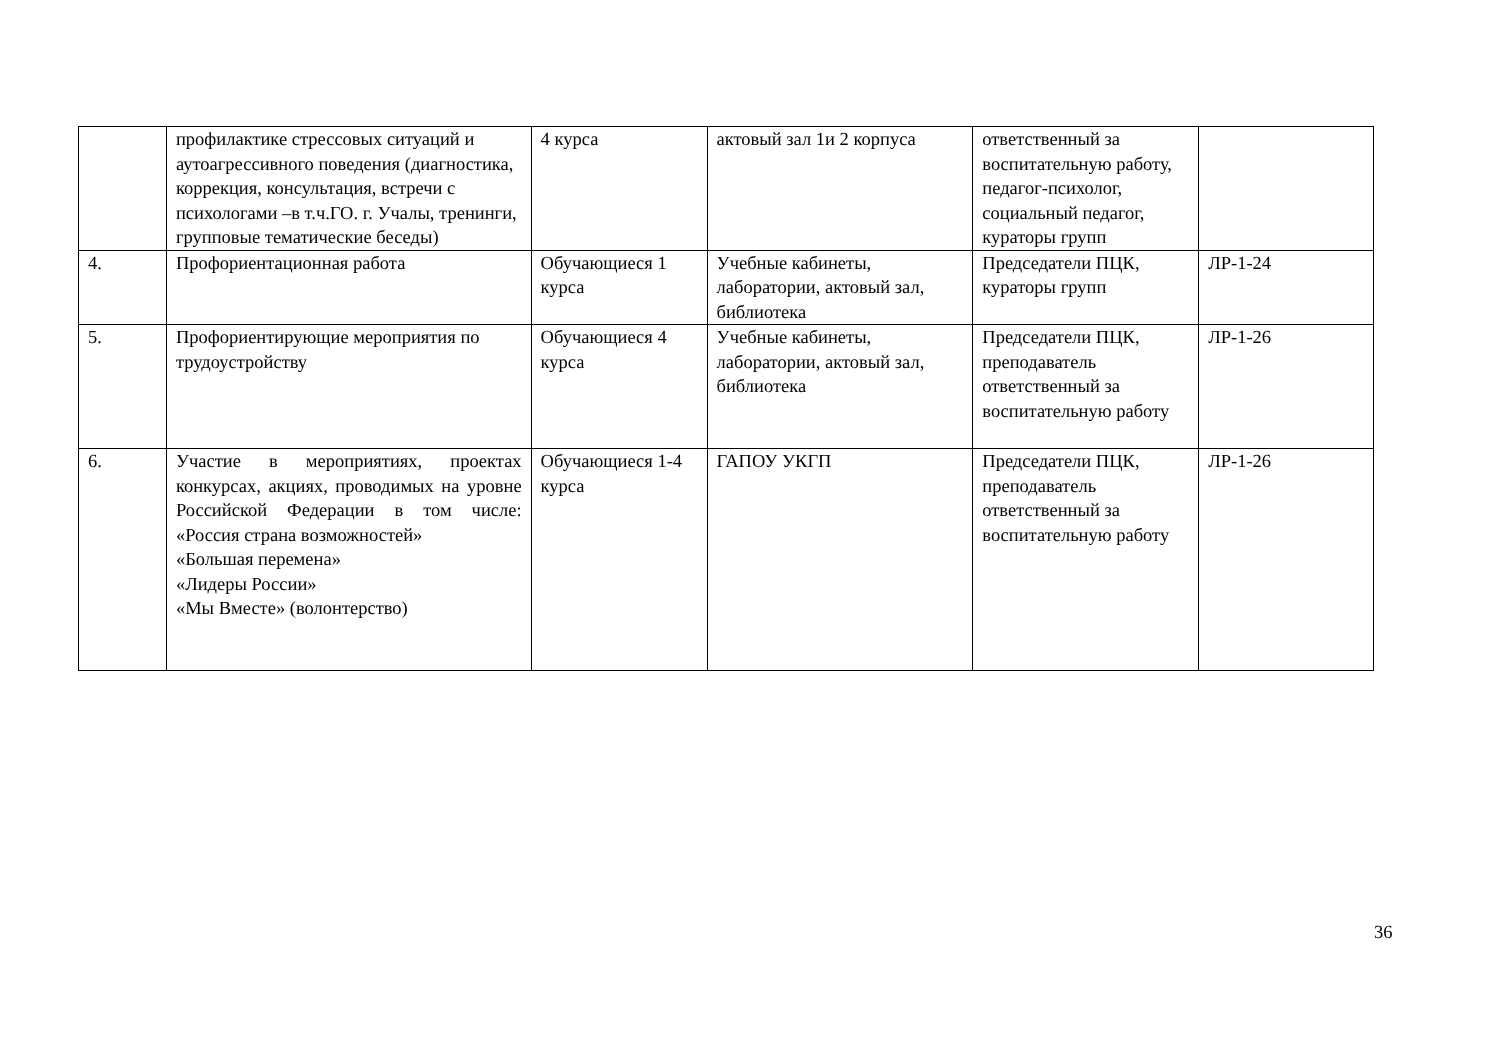| | профилактике стрессовых ситуаций и аутоагрессивного поведения (диагностика, коррекция, консультация, встречи с психологами –в т.ч.ГО. г. Учалы, тренинги, групповые тематические беседы) | 4 курса | актовый зал 1и 2 корпуса | ответственный за воспитательную работу, педагог-психолог, социальный педагог, кураторы групп | |
| 4. | Профориентационная работа | Обучающиеся 1 курса | Учебные кабинеты, лаборатории, актовый зал, библиотека | Председатели ПЦК, кураторы групп | ЛР-1-24 |
| 5. | Профориентирующие мероприятия по трудоустройству | Обучающиеся 4 курса | Учебные кабинеты, лаборатории, актовый зал, библиотека | Председатели ПЦК, преподаватель ответственный за воспитательную работу | ЛР-1-26 |
| 6. | Участие в мероприятиях, проектах конкурсах, акциях, проводимых на уровне Российской Федерации в том числе: «Россия страна возможностей» «Большая перемена» «Лидеры России» «Мы Вместе» (волонтерство) | Обучающиеся 1-4 курса | ГАПОУ УКГП | Председатели ПЦК, преподаватель ответственный за воспитательную работу | ЛР-1-26 |
36